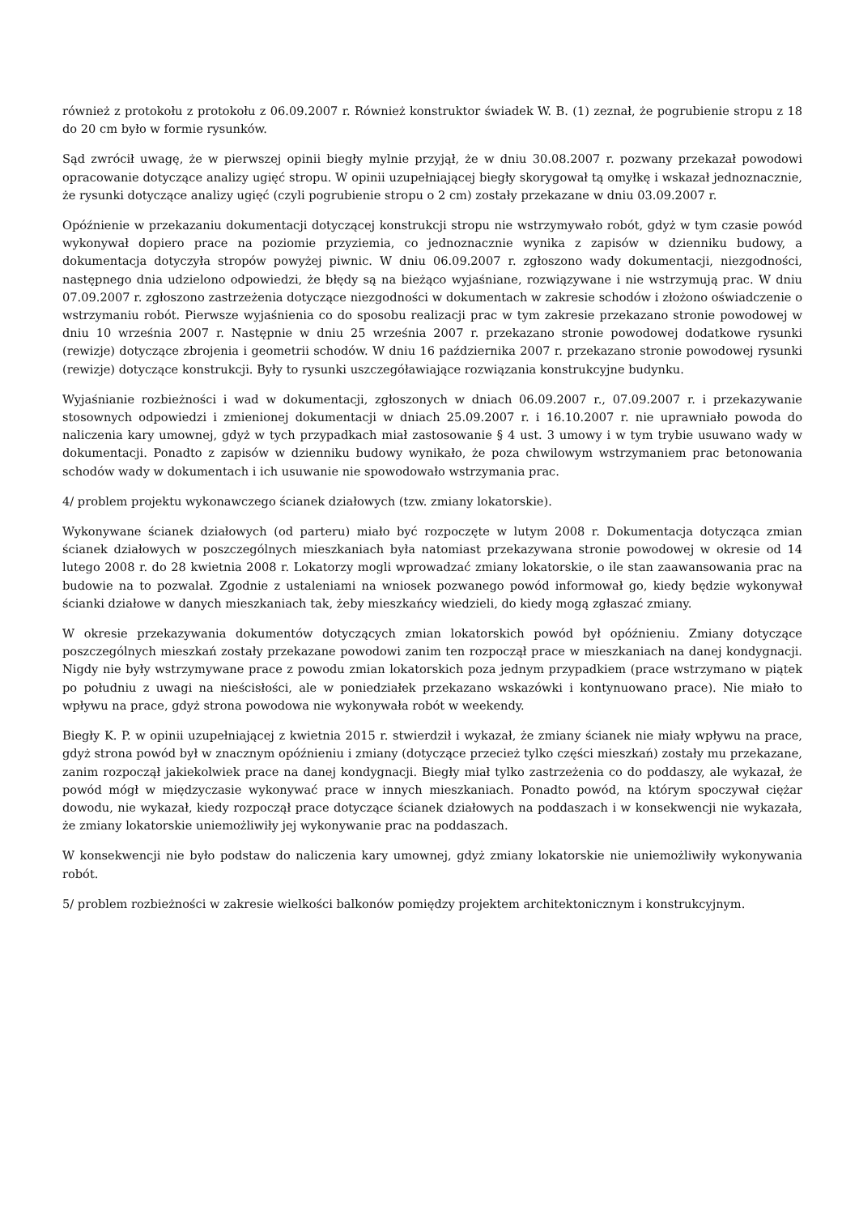również z protokołu z protokołu z 06.09.2007 r. Również konstruktor świadek W. B. (1) zeznał, że pogrubienie stropu z 18 do 20 cm było w formie rysunków.
Sąd zwrócił uwagę, że w pierwszej opinii biegły mylnie przyjął, że w dniu 30.08.2007 r. pozwany przekazał powodowi opracowanie dotyczące analizy ugięć stropu. W opinii uzupełniającej biegły skorygował tą omyłkę i wskazał jednoznacznie, że rysunki dotyczące analizy ugięć (czyli pogrubienie stropu o 2 cm) zostały przekazane w dniu 03.09.2007 r.
Opóźnienie w przekazaniu dokumentacji dotyczącej konstrukcji stropu nie wstrzymywało robót, gdyż w tym czasie powód wykonywał dopiero prace na poziomie przyziemia, co jednoznacznie wynika z zapisów w dzienniku budowy, a dokumentacja dotyczyła stropów powyżej piwnic. W dniu 06.09.2007 r. zgłoszono wady dokumentacji, niezgodności, następnego dnia udzielono odpowiedzi, że błędy są na bieżąco wyjaśniane, rozwiązywane i nie wstrzymują prac. W dniu 07.09.2007 r. zgłoszono zastrzeżenia dotyczące niezgodności w dokumentach w zakresie schodów i złożono oświadczenie o wstrzymaniu robót. Pierwsze wyjaśnienia co do sposobu realizacji prac w tym zakresie przekazano stronie powodowej w dniu 10 września 2007 r. Następnie w dniu 25 września 2007 r. przekazano stronie powodowej dodatkowe rysunki (rewizje) dotyczące zbrojenia i geometrii schodów. W dniu 16 października 2007 r. przekazano stronie powodowej rysunki (rewizje) dotyczące konstrukcji. Były to rysunki uszczegóławiające rozwiązania konstrukcyjne budynku.
Wyjaśnianie rozbieżności i wad w dokumentacji, zgłoszonych w dniach 06.09.2007 r., 07.09.2007 r. i przekazywanie stosownych odpowiedzi i zmienionej dokumentacji w dniach 25.09.2007 r. i 16.10.2007 r. nie uprawniało powoda do naliczenia kary umownej, gdyż w tych przypadkach miał zastosowanie § 4 ust. 3 umowy i w tym trybie usuwano wady w dokumentacji. Ponadto z zapisów w dzienniku budowy wynikało, że poza chwilowym wstrzymaniem prac betonowania schodów wady w dokumentach i ich usuwanie nie spowodowało wstrzymania prac.
4/ problem projektu wykonawczego ścianek działowych (tzw. zmiany lokatorskie).
Wykonywane ścianek działowych (od parteru) miało być rozpoczęte w lutym 2008 r. Dokumentacja dotycząca zmian ścianek działowych w poszczególnych mieszkaniach była natomiast przekazywana stronie powodowej w okresie od 14 lutego 2008 r. do 28 kwietnia 2008 r. Lokatorzy mogli wprowadzać zmiany lokatorskie, o ile stan zaawansowania prac na budowie na to pozwalał. Zgodnie z ustaleniami na wniosek pozwanego powód informował go, kiedy będzie wykonywał ścianki działowe w danych mieszkaniach tak, żeby mieszkańcy wiedzieli, do kiedy mogą zgłaszać zmiany.
W okresie przekazywania dokumentów dotyczących zmian lokatorskich powód był opóźnieniu. Zmiany dotyczące poszczególnych mieszkań zostały przekazane powodowi zanim ten rozpoczął prace w mieszkaniach na danej kondygnacji. Nigdy nie były wstrzymywane prace z powodu zmian lokatorskich poza jednym przypadkiem (prace wstrzymano w piątek po południu z uwagi na nieścisłości, ale w poniedziałek przekazano wskazówki i kontynuowano prace). Nie miało to wpływu na prace, gdyż strona powodowa nie wykonywała robót w weekendy.
Biegły K. P. w opinii uzupełniającej z kwietnia 2015 r. stwierdził i wykazał, że zmiany ścianek nie miały wpływu na prace, gdyż strona powód był w znacznym opóźnieniu i zmiany (dotyczące przecież tylko części mieszkań) zostały mu przekazane, zanim rozpoczął jakiekolwiek prace na danej kondygnacji. Biegły miał tylko zastrzeżenia co do poddaszy, ale wykazał, że powód mógł w międzyczasie wykonywać prace w innych mieszkaniach. Ponadto powód, na którym spoczywał ciężar dowodu, nie wykazał, kiedy rozpoczął prace dotyczące ścianek działowych na poddaszach i w konsekwencji nie wykazała, że zmiany lokatorskie uniemożliwiły jej wykonywanie prac na poddaszach.
W konsekwencji nie było podstaw do naliczenia kary umownej, gdyż zmiany lokatorskie nie uniemożliwiły wykonywania robót.
5/ problem rozbieżności w zakresie wielkości balkonów pomiędzy projektem architektonicznym i konstrukcyjnym.